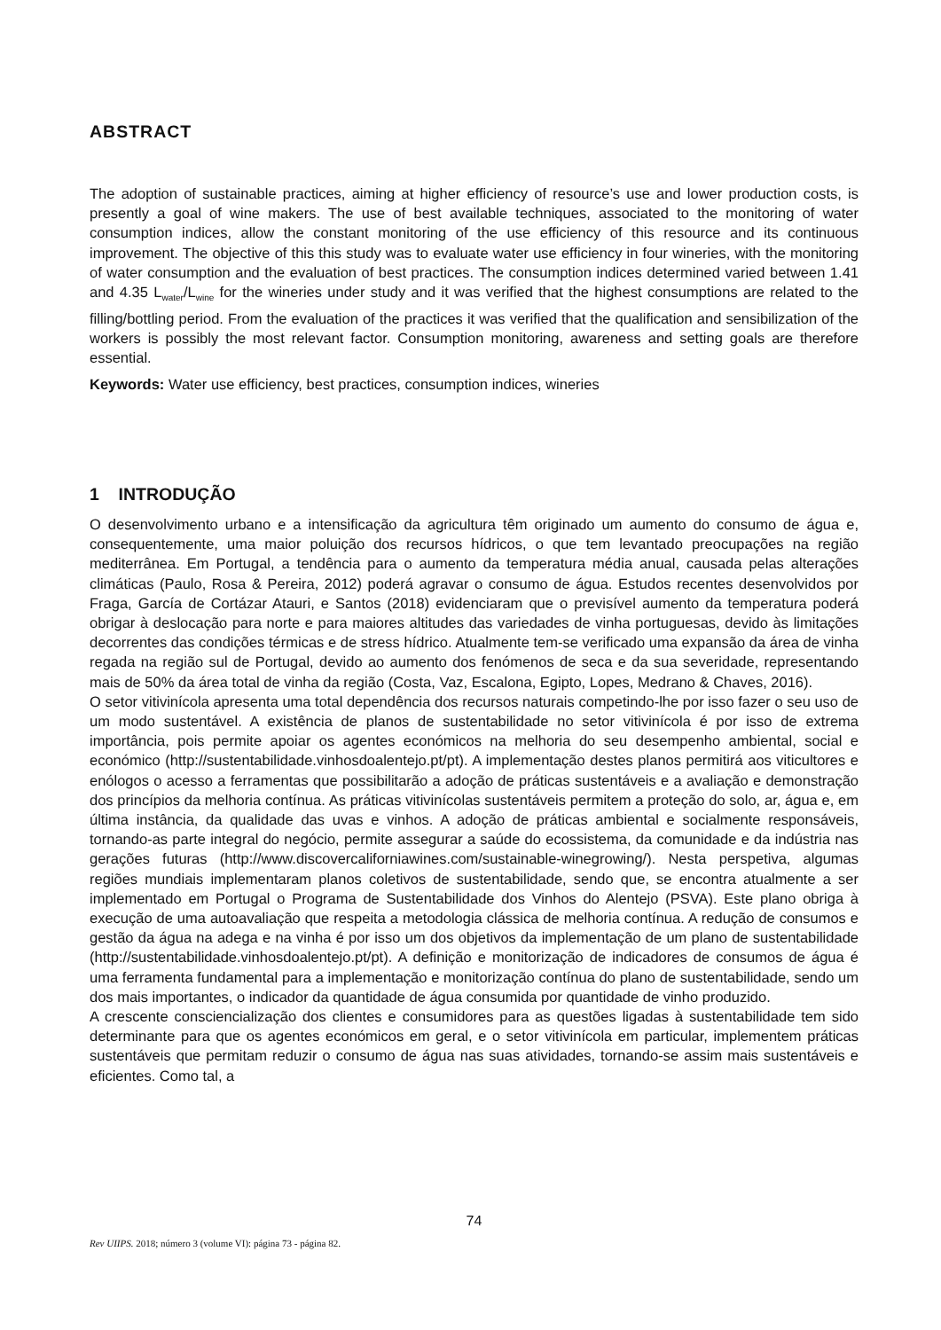ABSTRACT
The adoption of sustainable practices, aiming at higher efficiency of resource’s use and lower production costs, is presently a goal of wine makers. The use of best available techniques, associated to the monitoring of water consumption indices, allow the constant monitoring of the use efficiency of this resource and its continuous improvement. The objective of this this study was to evaluate water use efficiency in four wineries, with the monitoring of water consumption and the evaluation of best practices. The consumption indices determined varied between 1.41 and 4.35 L<sub>water</sub>/L<sub>wine</sub> for the wineries under study and it was verified that the highest consumptions are related to the filling/bottling period. From the evaluation of the practices it was verified that the qualification and sensibilization of the workers is possibly the most relevant factor. Consumption monitoring, awareness and setting goals are therefore essential.
Keywords: Water use efficiency, best practices, consumption indices, wineries
1 INTRODUÇÃO
O desenvolvimento urbano e a intensificação da agricultura têm originado um aumento do consumo de água e, consequentemente, uma maior poluição dos recursos hídricos, o que tem levantado preocupações na região mediterrânea. Em Portugal, a tendência para o aumento da temperatura média anual, causada pelas alterações climáticas (Paulo, Rosa & Pereira, 2012) poderá agravar o consumo de água. Estudos recentes desenvolvidos por Fraga, García de Cortázar Atauri, e Santos (2018) evidenciaram que o previsível aumento da temperatura poderá obrigar à deslocação para norte e para maiores altitudes das variedades de vinha portuguesas, devido às limitações decorrentes das condições térmicas e de stress hídrico. Atualmente tem-se verificado uma expansão da área de vinha regada na região sul de Portugal, devido ao aumento dos fenómenos de seca e da sua severidade, representando mais de 50% da área total de vinha da região (Costa, Vaz, Escalona, Egipto, Lopes, Medrano & Chaves, 2016).
O setor vitivinícola apresenta uma total dependência dos recursos naturais competindo-lhe por isso fazer o seu uso de um modo sustentável. A existência de planos de sustentabilidade no setor vitivinícola é por isso de extrema importância, pois permite apoiar os agentes económicos na melhoria do seu desempenho ambiental, social e económico (http://sustentabilidade.vinhosdoalentejo.pt/pt). A implementação destes planos permitirá aos viticultores e enólogos o acesso a ferramentas que possibilitarão a adoção de práticas sustentáveis e a avaliação e demonstração dos princípios da melhoria contínua. As práticas vitivinícolas sustentáveis permitem a proteção do solo, ar, água e, em última instância, da qualidade das uvas e vinhos. A adoção de práticas ambiental e socialmente responsáveis, tornando-as parte integral do negócio, permite assegurar a saúde do ecossistema, da comunidade e da indústria nas gerações futuras (http://www.discovercaliforniawines.com/sustainable-winegrowing/). Nesta perspetiva, algumas regiões mundiais implementaram planos coletivos de sustentabilidade, sendo que, se encontra atualmente a ser implementado em Portugal o Programa de Sustentabilidade dos Vinhos do Alentejo (PSVA). Este plano obriga à execução de uma autoavaliação que respeita a metodologia clássica de melhoria contínua. A redução de consumos e gestão da água na adega e na vinha é por isso um dos objetivos da implementação de um plano de sustentabilidade (http://sustentabilidade.vinhosdoalentejo.pt/pt). A definição e monitorização de indicadores de consumos de água é uma ferramenta fundamental para a implementação e monitorização contínua do plano de sustentabilidade, sendo um dos mais importantes, o indicador da quantidade de água consumida por quantidade de vinho produzido.
A crescente consciencialização dos clientes e consumidores para as questões ligadas à sustentabilidade tem sido determinante para que os agentes económicos em geral, e o setor vitivinícola em particular, implementem práticas sustentáveis que permitam reduzir o consumo de água nas suas atividades, tornando-se assim mais sustentáveis e eficientes. Como tal, a
74
Rev UIIPS. 2018; número 3 (volume VI): página 73 - página 82.